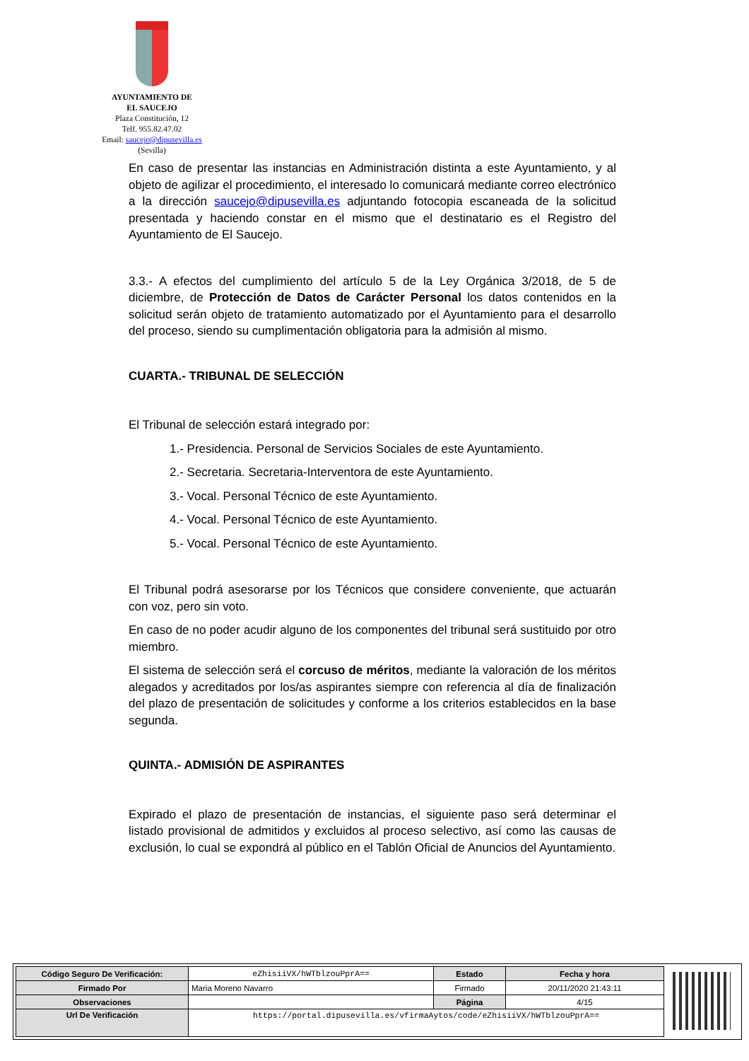AYUNTAMIENTO DE
EL SAUCEJO
Plaza Constitución, 12
Telf. 955.82.47.02
Email: saucejo@dipusevilla.es
(Sevilla)
En caso de presentar las instancias en Administración distinta a este Ayuntamiento, y al objeto de agilizar el procedimiento, el interesado lo comunicará mediante correo electrónico a la dirección saucejo@dipusevilla.es adjuntando fotocopia escaneada de la solicitud presentada y haciendo constar en el mismo que el destinatario es el Registro del Ayuntamiento de El Saucejo.
3.3.- A efectos del cumplimiento del artículo 5 de la Ley Orgánica 3/2018, de 5 de diciembre, de Protección de Datos de Carácter Personal los datos contenidos en la solicitud serán objeto de tratamiento automatizado por el Ayuntamiento para el desarrollo del proceso, siendo su cumplimentación obligatoria para la admisión al mismo.
CUARTA.- TRIBUNAL DE SELECCIÓN
El Tribunal de selección estará integrado por:
1.- Presidencia. Personal de Servicios Sociales de este Ayuntamiento.
2.- Secretaria. Secretaria-Interventora de este Ayuntamiento.
3.- Vocal. Personal Técnico de este Ayuntamiento.
4.- Vocal. Personal Técnico de este Ayuntamiento.
5.- Vocal. Personal Técnico de este Ayuntamiento.
El Tribunal podrá asesorarse por los Técnicos que considere conveniente, que actuarán con voz, pero sin voto.
En caso de no poder acudir alguno de los componentes del tribunal será sustituido por otro miembro.
El sistema de selección será el corcuso de méritos, mediante la valoración de los méritos alegados y acreditados por los/as aspirantes siempre con referencia al día de finalización del plazo de presentación de solicitudes y conforme a los criterios establecidos en la base segunda.
QUINTA.- ADMISIÓN DE ASPIRANTES
Expirado el plazo de presentación de instancias, el siguiente paso será determinar el listado provisional de admitidos y excluidos al proceso selectivo, así como las causas de exclusión, lo cual se expondrá al público en el Tablón Oficial de Anuncios del Ayuntamiento.
| Código Seguro De Verificación: | eZhisiiVX/hWTblzouPprA== | Estado | Fecha y hora |
| Firmado Por | Maria Moreno Navarro | Firmado | 20/11/2020 21:43:11 |
| Observaciones | | Página | 4/15 |
| Url De Verificación | https://portal.dipusevilla.es/vfirmaAytos/code/eZhisiiVX/hWTblzouPprA== | | |